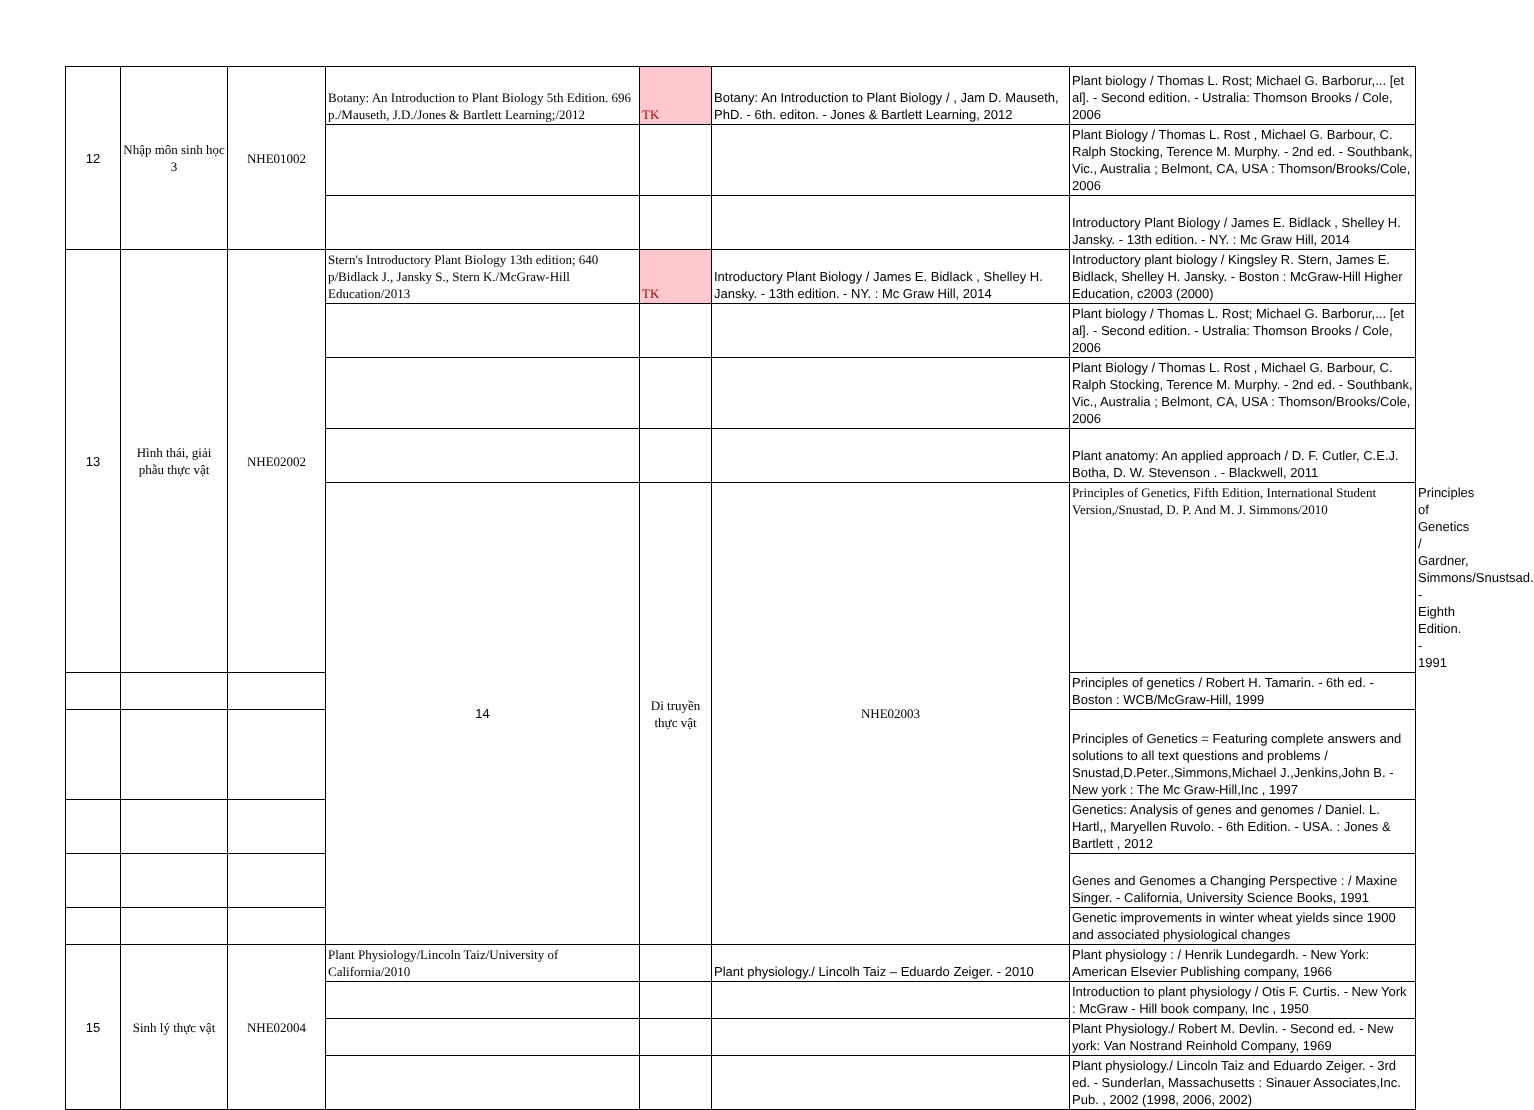| 12 | Nhập môn sinh học 3 | NHE01002 | Botany: An Introduction to Plant Biology 5th Edition. 696 p./Mauseth, J.D./Jones & Bartlett Learning;/2012 | TK | Botany: An Introduction to Plant Biology / , Jam D. Mauseth, PhD. - 6th. editon. - Jones & Bartlett Learning, 2012 | Plant biology / Thomas L. Rost; Michael G. Barborur,... [et al]. - Second edition. - Ustralia: Thomson Brooks / Cole, 2006 | | | |
| | | | | | | Plant Biology / Thomas L. Rost , Michael G. Barbour, C. Ralph Stocking, Terence M. Murphy. - 2nd ed. - Southbank, Vic., Australia ; Belmont, CA, USA : Thomson/Brooks/Cole, 2006 | | | |
| | | | | | | Introductory Plant Biology / James E. Bidlack , Shelley H. Jansky. - 13th edition. - NY. : Mc Graw Hill, 2014 | | | |
| 13 | Hình thái, giải phẫu thực vật | NHE02002 | Stern's Introductory Plant Biology 13th edition; 640 p/Bidlack J., Jansky S., Stern K./McGraw-Hill Education/2013 | TK | Introductory Plant Biology / James E. Bidlack , Shelley H. Jansky. - 13th edition. - NY. : Mc Graw Hill, 2014 | Introductory plant biology / Kingsley R. Stern, James E. Bidlack, Shelley H. Jansky. - Boston : McGraw-Hill Higher Education, c2003 (2000) | | | |
| | | | | | | Plant biology / Thomas L. Rost; Michael G. Barborur,... [et al]. - Second edition. - Ustralia: Thomson Brooks / Cole, 2006 | | | |
| | | | | | | Plant Biology / Thomas L. Rost , Michael G. Barbour, C. Ralph Stocking, Terence M. Murphy. - 2nd ed. - Southbank, Vic., Australia ; Belmont, CA, USA : Thomson/Brooks/Cole, 2006 | | | |
| | | | | | | Plant anatomy: An applied approach / D. F. Cutler, C.E.J. Botha, D. W. Stevenson . - Blackwell, 2011 | | | |
| | | | 14 | Di truyền thực vật | NHE02003 | Principles of Genetics, Fifth Edition, International Student Version,/Snustad, D. P. And M. J. Simmons/2010 | | | Principles of Genetics / Gardner, Simmons/Snustsad. - Eighth Edition. - 1991 |
| | | | | | | Principles of genetics / Robert H. Tamarin. - 6th ed. - Boston : WCB/McGraw-Hill, 1999 | | | |
| | | | | | | Principles of Genetics = Featuring complete answers and solutions to all text questions and problems / Snustad,D.Peter.,Simmons,Michael J.,Jenkins,John B. - New york : The Mc Graw-Hill,Inc , 1997 | | | |
| | | | | | | Genetics: Analysis of genes and genomes / Daniel. L. Hartl,, Maryellen Ruvolo. - 6th Edition. - USA. : Jones & Bartlett , 2012 | | | |
| | | | | | | Genes and Genomes a Changing Perspective : / Maxine Singer. - California, University Science Books, 1991 | | | |
| | | | | | | Genetic improvements in winter wheat yields since 1900 and associated physiological changes | | | |
| 15 | Sinh lý thực vật | NHE02004 | Plant Physiology/Lincoln Taiz/University of California/2010 | | Plant physiology./ Lincolh Taiz – Eduardo Zeiger. - 2010 | Plant physiology : / Henrik Lundegardh. - New York: American Elsevier Publishing company, 1966 | | | |
| | | | | | | Introduction to plant physiology / Otis F. Curtis. - New York : McGraw - Hill book company, Inc , 1950 | | | |
| | | | | | | Plant Physiology./ Robert M. Devlin. - Second ed. - New york: Van Nostrand Reinhold Company, 1969 | | | |
| | | | | | | Plant physiology./ Lincoln Taiz and Eduardo Zeiger. - 3rd ed. - Sunderlan, Massachusetts : Sinauer Associates,Inc. Pub. , 2002 (1998, 2006, 2002) | | | |